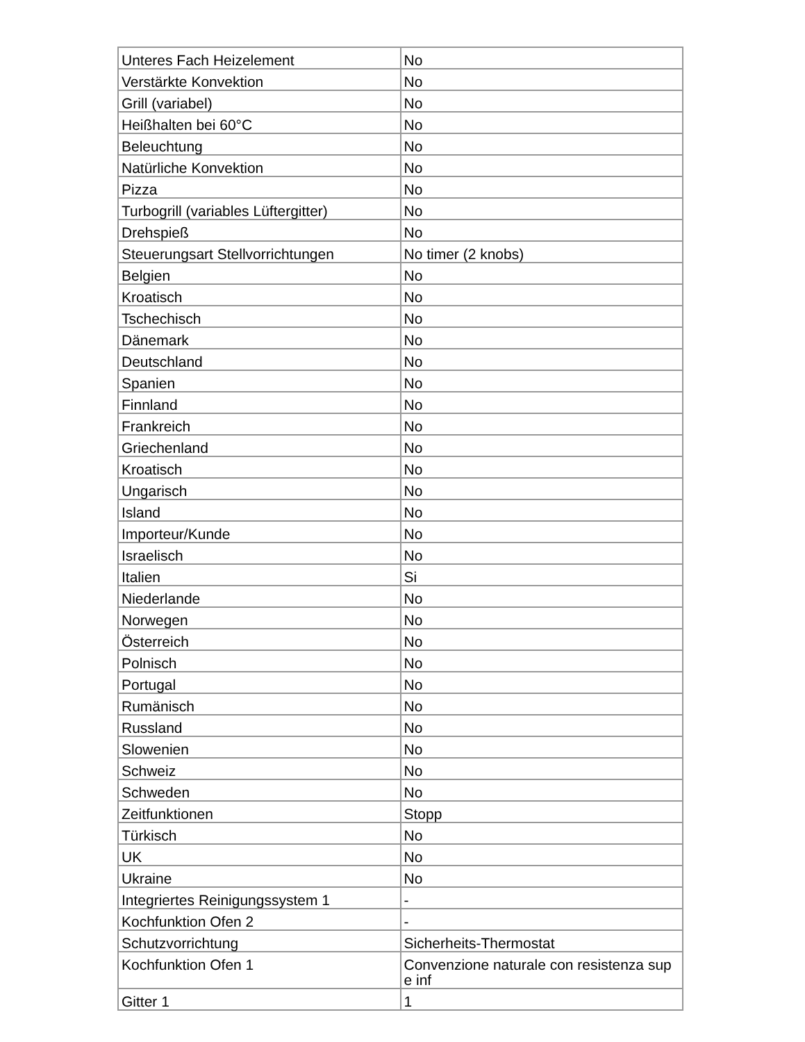| Unteres Fach Heizelement | No |
| Verstärkte Konvektion | No |
| Grill (variabel) | No |
| Heißhalten bei 60°C | No |
| Beleuchtung | No |
| Natürliche Konvektion | No |
| Pizza | No |
| Turbogrill (variables Lüftergitter) | No |
| Drehspieß | No |
| Steuerungsart Stellvorrichtungen | No timer (2 knobs) |
| Belgien | No |
| Kroatisch | No |
| Tschechisch | No |
| Dänemark | No |
| Deutschland | No |
| Spanien | No |
| Finnland | No |
| Frankreich | No |
| Griechenland | No |
| Kroatisch | No |
| Ungarisch | No |
| Island | No |
| Importeur/Kunde | No |
| Israelisch | No |
| Italien | Si |
| Niederlande | No |
| Norwegen | No |
| Österreich | No |
| Polnisch | No |
| Portugal | No |
| Rumänisch | No |
| Russland | No |
| Slowenien | No |
| Schweiz | No |
| Schweden | No |
| Zeitfunktionen | Stopp |
| Türkisch | No |
| UK | No |
| Ukraine | No |
| Integriertes Reinigungssystem 1 | - |
| Kochfunktion Ofen 2 | - |
| Schutzvorrichtung | Sicherheits-Thermostat |
| Kochfunktion Ofen 1 | Convenzione naturale con resistenza sup e inf |
| Gitter 1 | 1 |